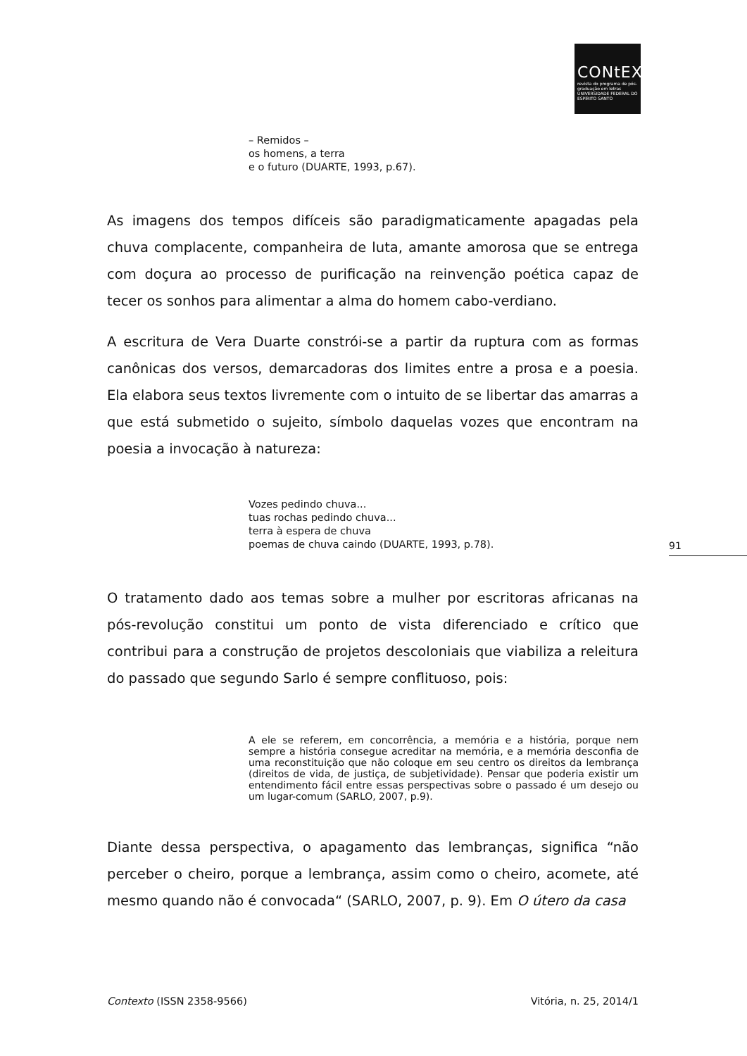CONtEXtO
revista do programa de pós-graduação em letras
UNIVERSIDADE FEDERAL DO ESPÍRITO SANTO
– Remidos –
os homens, a terra
e o futuro (DUARTE, 1993, p.67).
As imagens dos tempos difíceis são paradigmaticamente apagadas pela chuva complacente, companheira de luta, amante amorosa que se entrega com doçura ao processo de purificação na reinvenção poética capaz de tecer os sonhos para alimentar a alma do homem cabo-verdiano.
A escritura de Vera Duarte constrói-se a partir da ruptura com as formas canônicas dos versos, demarcadoras dos limites entre a prosa e a poesia. Ela elabora seus textos livremente com o intuito de se libertar das amarras a que está submetido o sujeito, símbolo daquelas vozes que encontram na poesia a invocação à natureza:
Vozes pedindo chuva...
tuas rochas pedindo chuva...
terra à espera de chuva
poemas de chuva caindo (DUARTE, 1993, p.78).
O tratamento dado aos temas sobre a mulher por escritoras africanas na pós-revolução constitui um ponto de vista diferenciado e crítico que contribui para a construção de projetos descoloniais que viabiliza a releitura do passado que segundo Sarlo é sempre conflituoso, pois:
A ele se referem, em concorrência, a memória e a história, porque nem sempre a história consegue acreditar na memória, e a memória desconfia de uma reconstituição que não coloque em seu centro os direitos da lembrança (direitos de vida, de justiça, de subjetividade). Pensar que poderia existir um entendimento fácil entre essas perspectivas sobre o passado é um desejo ou um lugar-comum (SARLO, 2007, p.9).
Diante dessa perspectiva, o apagamento das lembranças, significa “não perceber o cheiro, porque a lembrança, assim como o cheiro, acomete, até mesmo quando não é convocada“ (SARLO, 2007, p. 9). Em O útero da casa
91
Contexto (ISSN 2358-9566) Vitória, n. 25, 2014/1